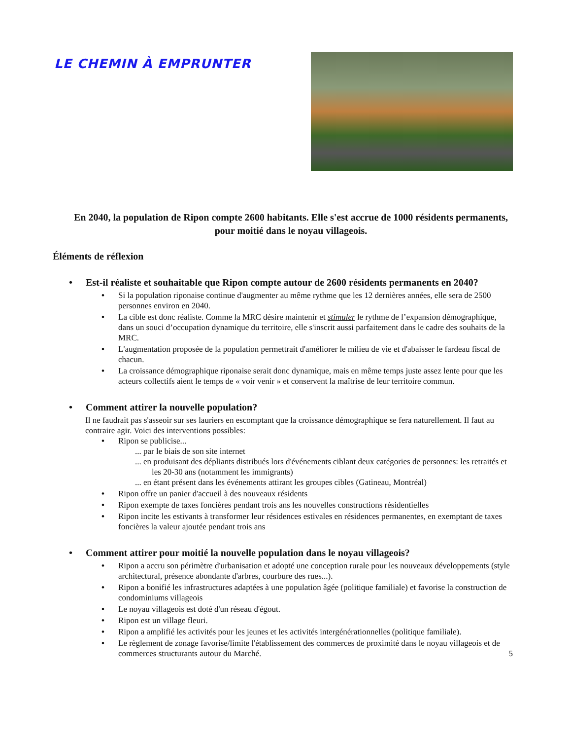LE CHEMIN À EMPRUNTER
En 2040, la population de Ripon compte 2600 habitants. Elle s'est accrue de 1000 résidents permanents, pour moitié dans le noyau villageois.
Éléments de réflexion
• Est-il réaliste et souhaitable que Ripon compte autour de 2600 résidents permanents en 2040?
• Si la population riponaise continue d'augmenter au même rythme que les 12 dernières années, elle sera de 2500 personnes environ en 2040.
• La cible est donc réaliste. Comme la MRC désire maintenir et stimuler le rythme de l’expansion démographique, dans un souci d’occupation dynamique du territoire, elle s'inscrit aussi parfaitement dans le cadre des souhaits de la MRC.
• L'augmentation proposée de la population permettrait d'améliorer le milieu de vie et d'abaisser le fardeau fiscal de chacun.
• La croissance démographique riponaise serait donc dynamique, mais en même temps juste assez lente pour que les acteurs collectifs aient le temps de « voir venir » et conservent la maîtrise de leur territoire commun.
• Comment attirer la nouvelle population?
Il ne faudrait pas s'asseoir sur ses lauriers en escomptant que la croissance démographique se fera naturellement. Il faut au contraire agir. Voici des interventions possibles:
• Ripon se publicise...
... par le biais de son site internet
... en produisant des dépliants distribués lors d'événements ciblant deux catégories de personnes: les retraités et les 20-30 ans (notamment les immigrants)
... en étant présent dans les événements attirant les groupes cibles (Gatineau, Montréal)
• Ripon offre un panier d'accueil à des nouveaux résidents
• Ripon exempte de taxes foncières pendant trois ans les nouvelles constructions résidentielles
• Ripon incite les estivants à transformer leur résidences estivales en résidences permanentes, en exemptant de taxes foncières la valeur ajoutée pendant trois ans
• Comment attirer pour moitié la nouvelle population dans le noyau villageois?
• Ripon a accru son périmètre d'urbanisation et adopté une conception rurale pour les nouveaux développements (style architectural, présence abondante d'arbres, courbure des rues...).
• Ripon a bonifié les infrastructures adaptées à une population âgée (politique familiale) et favorise la construction de condominiums villageois
• Le noyau villageois est doté d'un réseau d'égout.
• Ripon est un village fleuri.
• Ripon a amplifié les activités pour les jeunes et les activités intergénérationnelles (politique familiale).
• Le règlement de zonage favorise/limite l'établissement des commerces de proximité dans le noyau villageois et de commerces structurants autour du Marché. 5